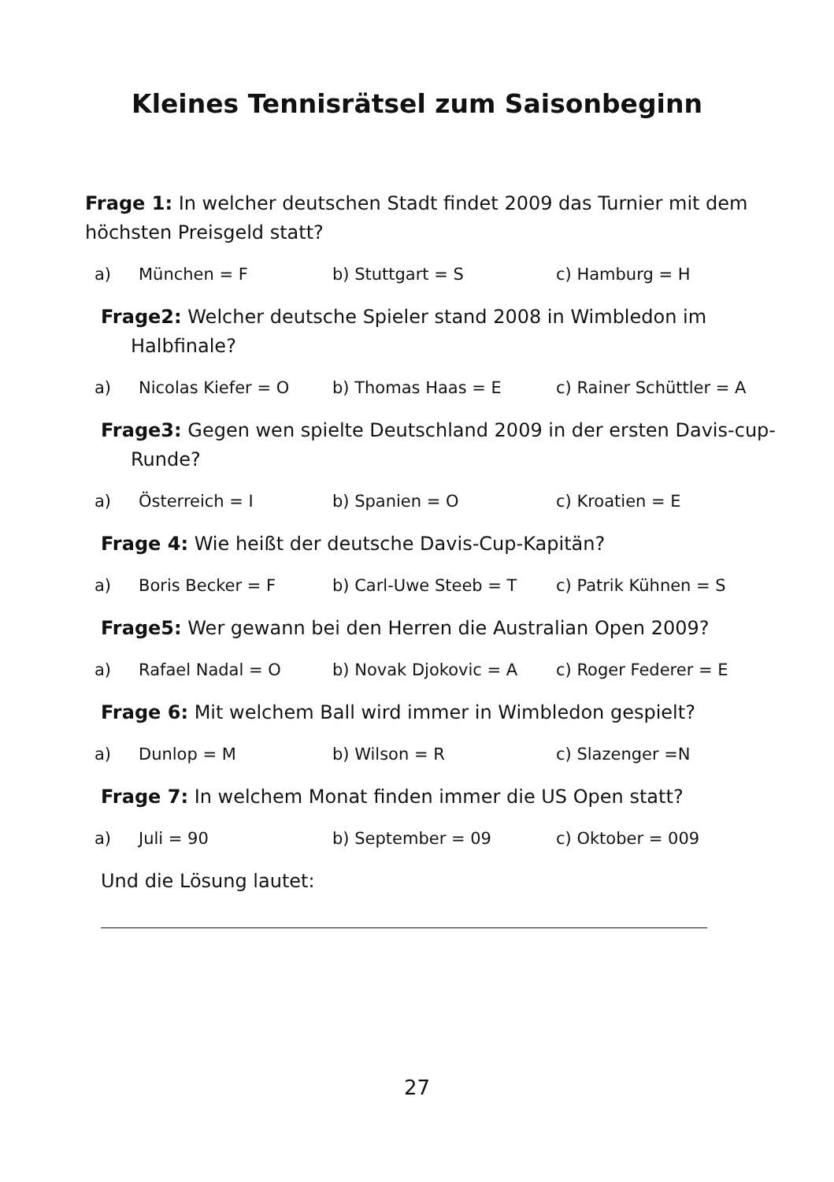Kleines Tennisrätsel zum Saisonbeginn
Frage 1: In welcher deutschen Stadt findet 2009 das Turnier mit dem höchsten Preisgeld statt?
a) München = F b) Stuttgart = S c) Hamburg = H
Frage2: Welcher deutsche Spieler stand 2008 in Wimbledon im Halbfinale?
a) Nicolas Kiefer = O b) Thomas Haas = E c) Rainer Schüttler = A
Frage3: Gegen wen spielte Deutschland 2009 in der ersten Davis-cup-Runde?
a) Österreich = I b) Spanien = O c) Kroatien = E
Frage 4: Wie heißt der deutsche Davis-Cup-Kapitän?
a) Boris Becker = F b) Carl-Uwe Steeb = T c) Patrik Kühnen = S
Frage5: Wer gewann bei den Herren die Australian Open 2009?
a) Rafael Nadal = O b) Novak Djokovic = A c) Roger Federer = E
Frage 6: Mit welchem Ball wird immer in Wimbledon gespielt?
a) Dunlop = M b) Wilson = R c) Slazenger =N
Frage 7: In welchem Monat finden immer die US Open statt?
a) Juli = 90 b) September = 09 c) Oktober = 009
Und die Lösung lautet:
27